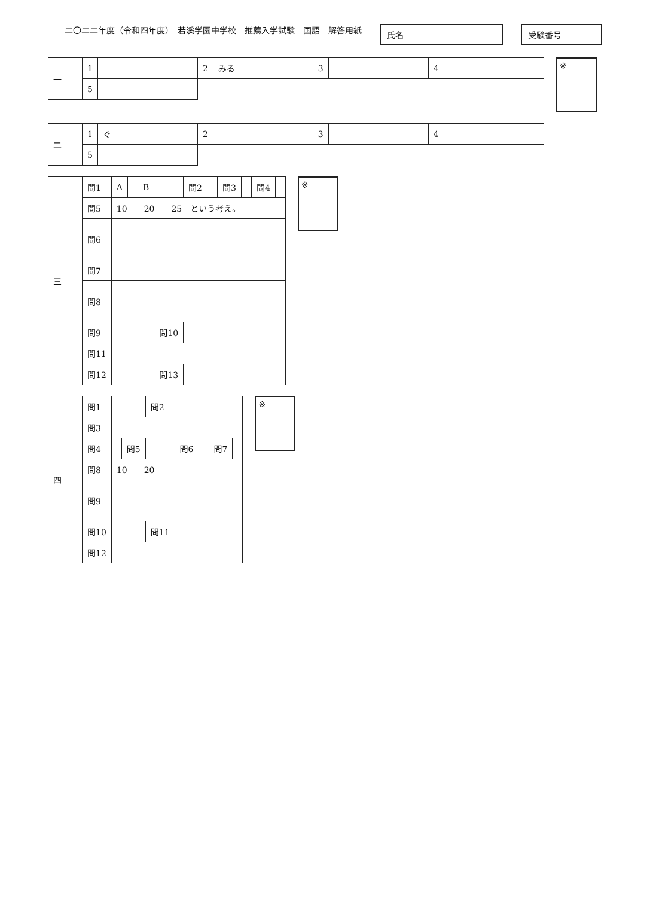二〇二二年度（令和四年度）　若溪学園中学校　推薦入学試験　国語　解答用紙
氏名　　　　　　　　　　　 受験番号　　　　
| 一 | 1 | | 2 | みる | 3 | | 4 | |
| | 5 | | | | | | | |
※
| 二 | 1 | ぐ | 2 | | 3 | | 4 | |
| | 5 | | | | | | | |
| 三 | 問1 | A | | B | | 問2 | | 問3 | | 問4 | |
| | 問5 | 10 20 25 という考え。 | | | | | | | | | |
| | 問6 | | | | | | | | | | |
| | 問7 | | | | | | | | | | |
| | 問8 | | | | | | | | | | |
| | 問9 | | | | 問10 | | | | | | |
| | 問11 | | | | | | | | | | |
| | 問12 | | | | 問13 | | | | | | |
※
| 四 | 問1 | | | 問2 | | | | | |
| | 問3 | | | | | | | | |
| | 問4 | | 問5 | | | 問6 | | 問7 | |
| | 問8 | 10 20 | | | | | | | |
| | 問9 | | | | | | | | |
| | 問10 | | | 問11 | | | | | |
| | 問12 | | | | | | | | |
※